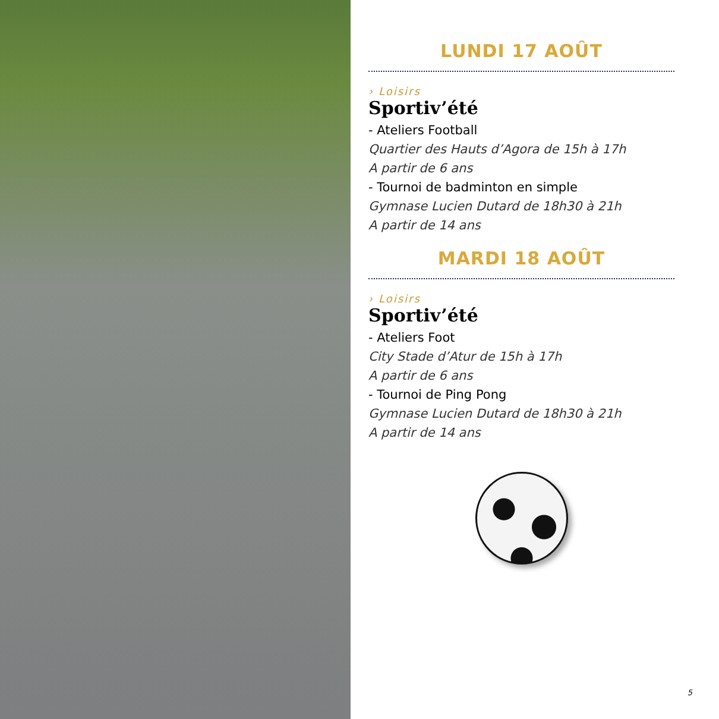LUNDI 17 AOÛT
› Loisirs
Sportiv’été
- Ateliers Football
Quartier des Hauts d’Agora de 15h à 17h
A partir de 6 ans
- Tournoi de badminton en simple
Gymnase Lucien Dutard de 18h30 à 21h
A partir de 14 ans
MARDI 18 AOÛT
› Loisirs
Sportiv’été
- Ateliers Foot
City Stade d’Atur de 15h à 17h
A partir de 6 ans
- Tournoi de Ping Pong
Gymnase Lucien Dutard de 18h30 à 21h
A partir de 14 ans
5